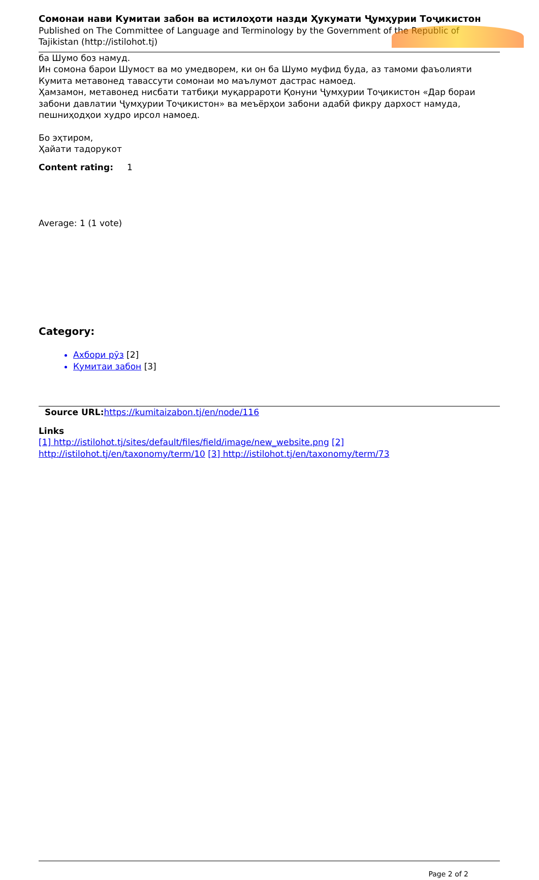Сомонаи нави Кумитаи забон ва истилоҳоти назди Ҳукумати Ҷумҳурии Тоҷикистон
Published on The Committee of Language and Terminology by the Government of the Republic of Tajikistan (http://istilohot.tj)
ба Шумо боз намуд.
Ин сомона барои Шумост ва мо умедворем, ки он ба Шумо муфид буда, аз тамоми фаъолияти Кумита метавонед тавассути сомонаи мо маълумот дастрас намоед.
Ҳамзамон, метавонед нисбати татбиқи муқаррароти Қонуни Ҷумҳурии Тоҷикистон «Дар бораи забони давлатии Ҷумҳурии Тоҷикистон» ва меъёрҳои забони адабӣ фикру дархост намуда, пешниҳодҳои худро ирсол намоед.
Бо эҳтиром,
Ҳайати тадорукот
Content rating: 1
Average: 1 (1 vote)
Category:
Ахбори рӯз [2]
Кумитаи забон [3]
Source URL: https://kumitaizabon.tj/en/node/116
Links
[1] http://istilohot.tj/sites/default/files/field/image/new_website.png [2] http://istilohot.tj/en/taxonomy/term/10 [3] http://istilohot.tj/en/taxonomy/term/73
Page 2 of 2